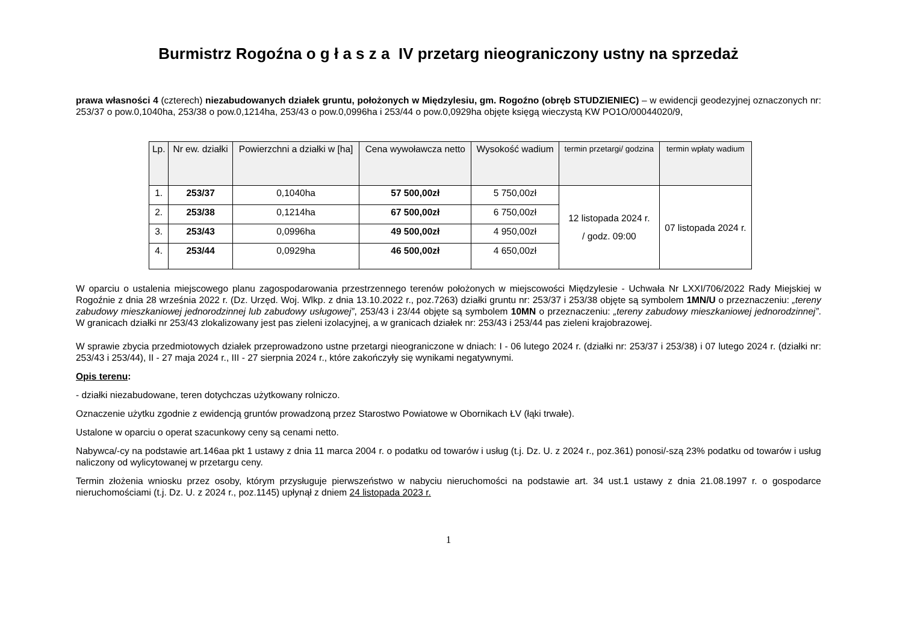Burmistrz Rogoźna o g ł a s z a IV przetarg nieograniczony ustny na sprzedaż
prawa własności 4 (czterech) niezabudowanych działek gruntu, położonych w Międzylesiu, gm. Rogoźno (obręb STUDZIENIEC) – w ewidencji geodezyjnej oznaczonych nr: 253/37 o pow.0,1040ha, 253/38 o pow.0,1214ha, 253/43 o pow.0,0996ha i 253/44 o pow.0,0929ha objęte księgą wieczystą KW PO1O/00044020/9,
| Lp. | Nr ew. działki | Powierzchni a działki w [ha] | Cena wywoławcza netto | Wysokość wadium | termin przetargi/ godzina | termin wpłaty wadium |
| --- | --- | --- | --- | --- | --- | --- |
| 1. | 253/37 | 0,1040ha | 57 500,00zł | 5 750,00zł | 12 listopada 2024 r. / godz. 09:00 | 07 listopada 2024 r. |
| 2. | 253/38 | 0,1214ha | 67 500,00zł | 6 750,00zł | | |
| 3. | 253/43 | 0,0996ha | 49 500,00zł | 4 950,00zł | | |
| 4. | 253/44 | 0,0929ha | 46 500,00zł | 4 650,00zł | | |
W oparciu o ustalenia miejscowego planu zagospodarowania przestrzennego terenów położonych w miejscowości Międzylesie - Uchwała Nr LXXI/706/2022 Rady Miejskiej w Rogoźnie z dnia 28 września 2022 r. (Dz. Urzęd. Woj. Wlkp. z dnia 13.10.2022 r., poz.7263) działki gruntu nr: 253/37 i 253/38 objęte są symbolem 1MN/U o przeznaczeniu: „tereny zabudowy mieszkaniowej jednorodzinnej lub zabudowy usługowej”, 253/43 i 23/44 objęte są symbolem 10MN o przeznaczeniu: „tereny zabudowy mieszkaniowej jednorodzinnej”. W granicach działki nr 253/43 zlokalizowany jest pas zieleni izolacyjnej, a w granicach działek nr: 253/43 i 253/44 pas zieleni krajobrazowej.
W sprawie zbycia przedmiotowych działek przeprowadzono ustne przetargi nieograniczone w dniach: I - 06 lutego 2024 r. (działki nr: 253/37 i 253/38) i 07 lutego 2024 r. (działki nr: 253/43 i 253/44), II - 27 maja 2024 r., III - 27 sierpnia 2024 r., które zakończyły się wynikami negatywnymi.
Opis terenu:
- działki niezabudowane, teren dotychczas użytkowany rolniczo.
Oznaczenie użytku zgodnie z ewidencją gruntów prowadzoną przez Starostwo Powiatowe w Obornikach ŁV (łąki trwałe).
Ustalone w oparciu o operat szacunkowy ceny są cenami netto.
Nabywca/-cy na podstawie art.146aa pkt 1 ustawy z dnia 11 marca 2004 r. o podatku od towarów i usług (t.j. Dz. U. z 2024 r., poz.361) ponosi/-szą 23% podatku od towarów i usług naliczony od wylicytowanej w przetargu ceny.
Termin złożenia wniosku przez osoby, którym przysługuje pierwszeństwo w nabyciu nieruchomości na podstawie art. 34 ust.1 ustawy z dnia 21.08.1997 r. o gospodarce nieruchomościami (t.j. Dz. U. z 2024 r., poz.1145) upłynął z dniem 24 listopada 2023 r.
1